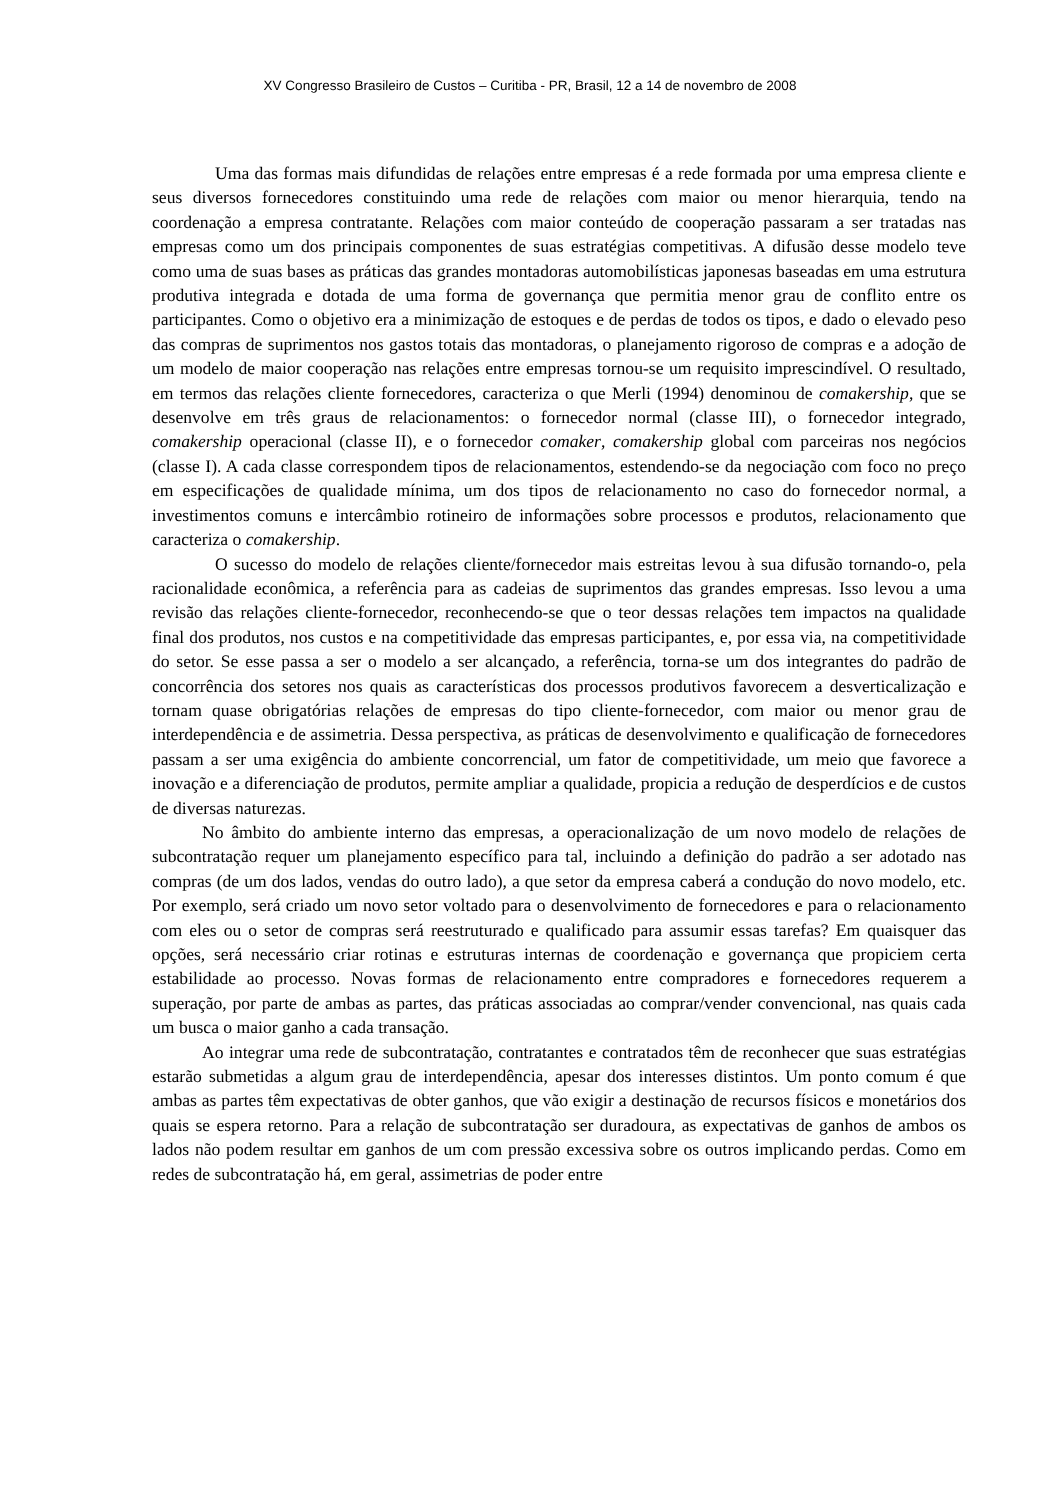XV Congresso Brasileiro de Custos – Curitiba - PR, Brasil, 12 a 14 de novembro de 2008
Uma das formas mais difundidas de relações entre empresas é a rede formada por uma empresa cliente e seus diversos fornecedores constituindo uma rede de relações com maior ou menor hierarquia, tendo na coordenação a empresa contratante. Relações com maior conteúdo de cooperação passaram a ser tratadas nas empresas como um dos principais componentes de suas estratégias competitivas. A difusão desse modelo teve como uma de suas bases as práticas das grandes montadoras automobilísticas japonesas baseadas em uma estrutura produtiva integrada e dotada de uma forma de governança que permitia menor grau de conflito entre os participantes. Como o objetivo era a minimização de estoques e de perdas de todos os tipos, e dado o elevado peso das compras de suprimentos nos gastos totais das montadoras, o planejamento rigoroso de compras e a adoção de um modelo de maior cooperação nas relações entre empresas tornou-se um requisito imprescindível. O resultado, em termos das relações cliente fornecedores, caracteriza o que Merli (1994) denominou de comakership, que se desenvolve em três graus de relacionamentos: o fornecedor normal (classe III), o fornecedor integrado, comakership operacional (classe II), e o fornecedor comaker, comakership global com parceiras nos negócios (classe I). A cada classe correspondem tipos de relacionamentos, estendendo-se da negociação com foco no preço em especificações de qualidade mínima, um dos tipos de relacionamento no caso do fornecedor normal, a investimentos comuns e intercâmbio rotineiro de informações sobre processos e produtos, relacionamento que caracteriza o comakership.
O sucesso do modelo de relações cliente/fornecedor mais estreitas levou à sua difusão tornando-o, pela racionalidade econômica, a referência para as cadeias de suprimentos das grandes empresas. Isso levou a uma revisão das relações cliente-fornecedor, reconhecendo-se que o teor dessas relações tem impactos na qualidade final dos produtos, nos custos e na competitividade das empresas participantes, e, por essa via, na competitividade do setor. Se esse passa a ser o modelo a ser alcançado, a referência, torna-se um dos integrantes do padrão de concorrência dos setores nos quais as características dos processos produtivos favorecem a desverticalização e tornam quase obrigatórias relações de empresas do tipo cliente-fornecedor, com maior ou menor grau de interdependência e de assimetria. Dessa perspectiva, as práticas de desenvolvimento e qualificação de fornecedores passam a ser uma exigência do ambiente concorrencial, um fator de competitividade, um meio que favorece a inovação e a diferenciação de produtos, permite ampliar a qualidade, propicia a redução de desperdícios e de custos de diversas naturezas.
No âmbito do ambiente interno das empresas, a operacionalização de um novo modelo de relações de subcontratação requer um planejamento específico para tal, incluindo a definição do padrão a ser adotado nas compras (de um dos lados, vendas do outro lado), a que setor da empresa caberá a condução do novo modelo, etc. Por exemplo, será criado um novo setor voltado para o desenvolvimento de fornecedores e para o relacionamento com eles ou o setor de compras será reestruturado e qualificado para assumir essas tarefas? Em quaisquer das opções, será necessário criar rotinas e estruturas internas de coordenação e governança que propiciem certa estabilidade ao processo. Novas formas de relacionamento entre compradores e fornecedores requerem a superação, por parte de ambas as partes, das práticas associadas ao comprar/vender convencional, nas quais cada um busca o maior ganho a cada transação.
Ao integrar uma rede de subcontratação, contratantes e contratados têm de reconhecer que suas estratégias estarão submetidas a algum grau de interdependência, apesar dos interesses distintos. Um ponto comum é que ambas as partes têm expectativas de obter ganhos, que vão exigir a destinação de recursos físicos e monetários dos quais se espera retorno. Para a relação de subcontratação ser duradoura, as expectativas de ganhos de ambos os lados não podem resultar em ganhos de um com pressão excessiva sobre os outros implicando perdas. Como em redes de subcontratação há, em geral, assimetrias de poder entre